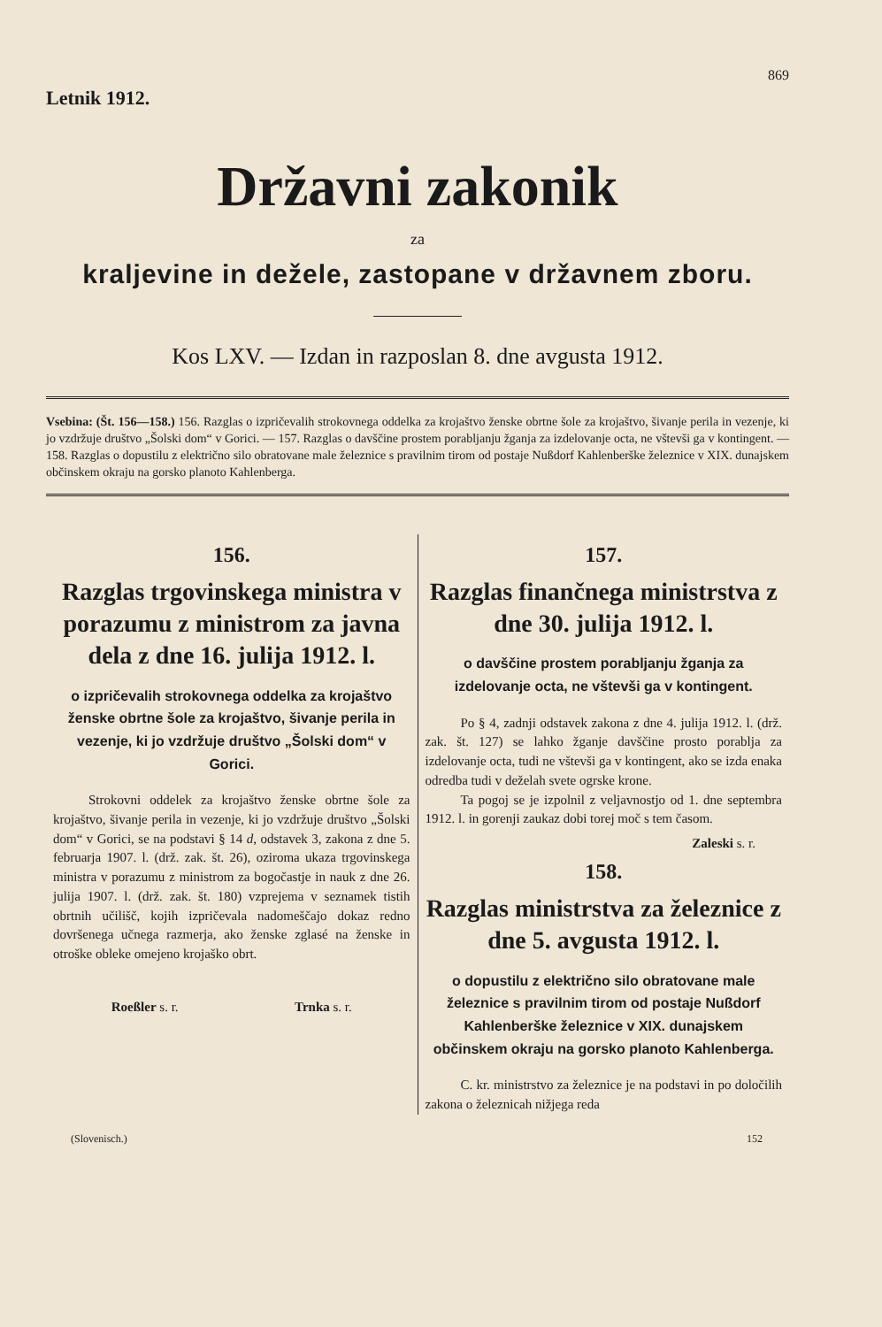Letnik 1912.
869
Državni zakonik
za
kraljevine in dežele, zastopane v državnem zboru.
Kos LXV. — Izdan in razposlan 8. dne avgusta 1912.
Vsebina: (Št. 156—158.) 156. Razglas o izpričevalih strokovnega oddelka za krojaštvo ženske obrtne šole za krojaštvo, šivanje perila in vezenje, ki jo vzdržuje društvo „Šolski dom“ v Gorici. — 157. Razglas o davščine prostem porabljanju žganja za izdelovanje octa, ne vštevši ga v kontingent. — 158. Razglas o dopustilu z električno silo obratovane male železnice s pravilnim tirom od postaje Nußdorf Kahlenberške železnice v XIX. dunajskem občinskem okraju na gorsko planoto Kahlenberga.
156.
Razglas trgovinskega ministra v porazumu z ministrom za javna dela z dne 16. julija 1912. l.
o izpričevalih strokovnega oddelka za krojaštvo ženske obrtne šole za krojaštvo, šivanje perila in vezenje, ki jo vzdržuje društvo „Šolski dom“ v Gorici.
Strokovni oddelek za krojaštvo ženske obrtne šole za krojaštvo, šivanje perila in vezenje, ki jo vzdržuje društvo „Šolski dom“ v Gorici, se na podstavi § 14 d, odstavek 3, zakona z dne 5. februarja 1907. l. (drž. zak. št. 26), oziroma ukaza trgovinskega ministra v porazumu z ministrom za bogočastje in nauk z dne 26. julija 1907. l. (drž. zak. št. 180) vzprejema v seznamek tistih obrtnih učilišč, kojih izpričevala nadomeščajo dokaz redno dovršenega učnega razmerja, ako ženske zglasé na ženske in otroške obleke omejeno krojaško obrt.
Roeßler s. r. Trnka s. r.
157.
Razglas finančnega ministrstva z dne 30. julija 1912. l.
o davščine prostem porabljanju žganja za izdelovanje octa, ne vštevši ga v kontingent.
Po § 4, zadnji odstavek zakona z dne 4. julija 1912. l. (drž. zak. št. 127) se lahko žganje davščine prosto porablja za izdelovanje octa, tudi ne vštevši ga v kontingent, ako se izda enaka odredba tudi v deželah svete ogrske krone.
Ta pogoj se je izpolnil z veljavnostjo od 1. dne septembra 1912. l. in gorenji zaukaz dobi torej moč s tem časom.
Zaleski s. r.
158.
Razglas ministrstva za železnice z dne 5. avgusta 1912. l.
o dopustilu z električno silo obratovane male železnice s pravilnim tirom od postaje Nußdorf Kahlenberške železnice v XIX. dunajskem občinskem okraju na gorsko planoto Kahlenberga.
C. kr. ministrstvo za železnice je na podstavi in po določilih zakona o železnicah nižjega reda
(Slovenisch.) 152